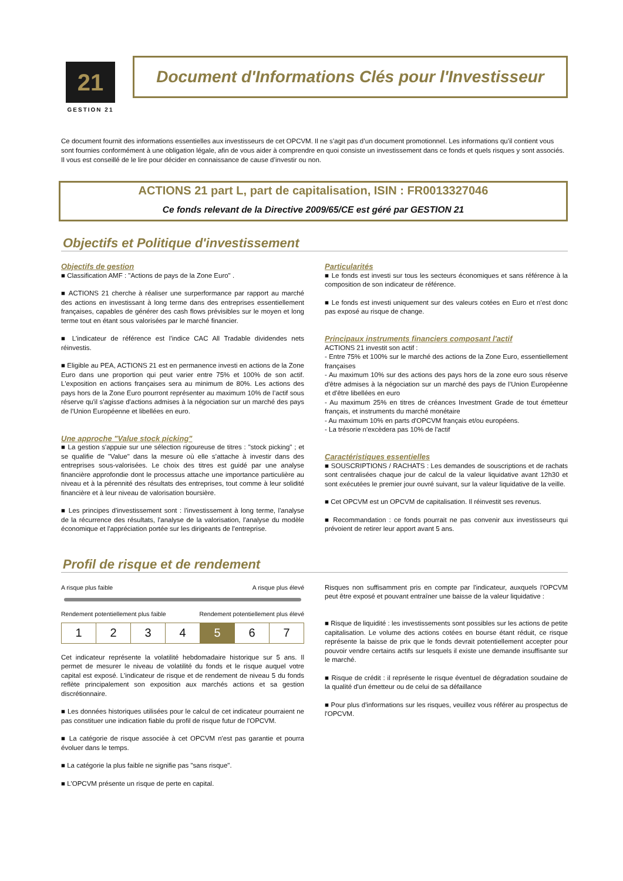21
GESTION 21
Document d'Informations Clés pour l'Investisseur
Ce document fournit des informations essentielles aux investisseurs de cet OPCVM. Il ne s’agit pas d’un document promotionnel. Les informations qu’il contient vous sont fournies conformément à une obligation légale, afin de vous aider à comprendre en quoi consiste un investissement dans ce fonds et quels risques y sont associés. Il vous est conseillé de le lire pour décider en connaissance de cause d’investir ou non.
ACTIONS 21 part L, part de capitalisation, ISIN : FR0013327046
Ce fonds relevant de la Directive 2009/65/CE est géré par GESTION 21
Objectifs et Politique d'investissement
Objectifs de gestion
■ Classification AMF : "Actions de pays de la Zone Euro" .
■ ACTIONS 21 cherche à réaliser une surperformance par rapport au marché des actions en investissant à long terme dans des entreprises essentiellement françaises, capables de générer des cash flows prévisibles sur le moyen et long terme tout en étant sous valorisées par le marché financier.
■ L'indicateur de référence est l’indice CAC All Tradable dividendes nets réinvestis.
■ Eligible au PEA, ACTIONS 21 est en permanence investi en actions de la Zone Euro dans une proportion qui peut varier entre 75% et 100% de son actif. L'exposition en actions françaises sera au minimum de 80%. Les actions des pays hors de la Zone Euro pourront représenter au maximum 10% de l’actif sous réserve qu'il s'agisse d'actions admises à la négociation sur un marché des pays de l’Union Européenne et libellées en euro.
Une approche "Value stock picking"
■ La gestion s'appuie sur une sélection rigoureuse de titres : "stock picking" ; et se qualifie de "Value" dans la mesure où elle s’attache à investir dans des entreprises sous-valorisées. Le choix des titres est guidé par une analyse financière approfondie dont le processus attache une importance particulière au niveau et à la pérennité des résultats des entreprises, tout comme à leur solidité financière et à leur niveau de valorisation boursière.
■ Les principes d'investissement sont : l'investissement à long terme, l'analyse de la récurrence des résultats, l'analyse de la valorisation, l'analyse du modèle économique et l'appréciation portée sur les dirigeants de l'entreprise.
Particularités
■ Le fonds est investi sur tous les secteurs économiques et sans référence à la composition de son indicateur de référence.
■ Le fonds est investi uniquement sur des valeurs cotées en Euro et n'est donc pas exposé au risque de change.
Principaux instruments financiers composant l'actif
ACTIONS 21 investit son actif :
- Entre 75% et 100% sur le marché des actions de la Zone Euro, essentiellement françaises
- Au maximum 10% sur des actions des pays hors de la zone euro sous réserve d'être admises à la négociation sur un marché des pays de l’Union Européenne et d'être libellées en euro
- Au maximum 25% en titres de créances Investment Grade de tout émetteur français, et instruments du marché monétaire
- Au maximum 10% en parts d'OPCVM français et/ou européens.
- La trésorie n'excèdera pas 10% de l'actif
Caractéristiques essentielles
■ SOUSCRIPTIONS / RACHATS : Les demandes de souscriptions et de rachats sont centralisées chaque jour de calcul de la valeur liquidative avant 12h30 et sont exécutées le premier jour ouvré suivant, sur la valeur liquidative de la veille.
■ Cet OPCVM est un OPCVM de capitalisation. Il réinvestit ses revenus.
■ Recommandation : ce fonds pourrait ne pas convenir aux investisseurs qui prévoient de retirer leur apport avant 5 ans.
Profil de risque et de rendement
A risque plus faible A risque plus élevé
Rendement potentiellement plus faible Rendement potentiellement plus élevé
| 1 | 2 | 3 | 4 | 5 | 6 | 7 |
Cet indicateur représente la volatilité hebdomadaire historique sur 5 ans. Il permet de mesurer le niveau de volatilité du fonds et le risque auquel votre capital est exposé. L'indicateur de risque et de rendement de niveau 5 du fonds reflète principalement son exposition aux marchés actions et sa gestion discrétionnaire.
■ Les données historiques utilisées pour le calcul de cet indicateur pourraient ne pas constituer une indication fiable du profil de risque futur de l'OPCVM.
■ La catégorie de risque associée à cet OPCVM n'est pas garantie et pourra évoluer dans le temps.
■ La catégorie la plus faible ne signifie pas "sans risque".
■ L'OPCVM présente un risque de perte en capital.
Risques non suffisamment pris en compte par l'indicateur, auxquels l'OPCVM peut être exposé et pouvant entraîner une baisse de la valeur liquidative :
■ Risque de liquidité : les investissements sont possibles sur les actions de petite capitalisation. Le volume des actions cotées en bourse étant réduit, ce risque représente la baisse de prix que le fonds devrait potentiellement accepter pour pouvoir vendre certains actifs sur lesquels il existe une demande insuffisante sur le marché.
■ Risque de crédit : il représente le risque éventuel de dégradation soudaine de la qualité d'un émetteur ou de celui de sa défaillance
■ Pour plus d'informations sur les risques, veuillez vous référer au prospectus de l'OPCVM.